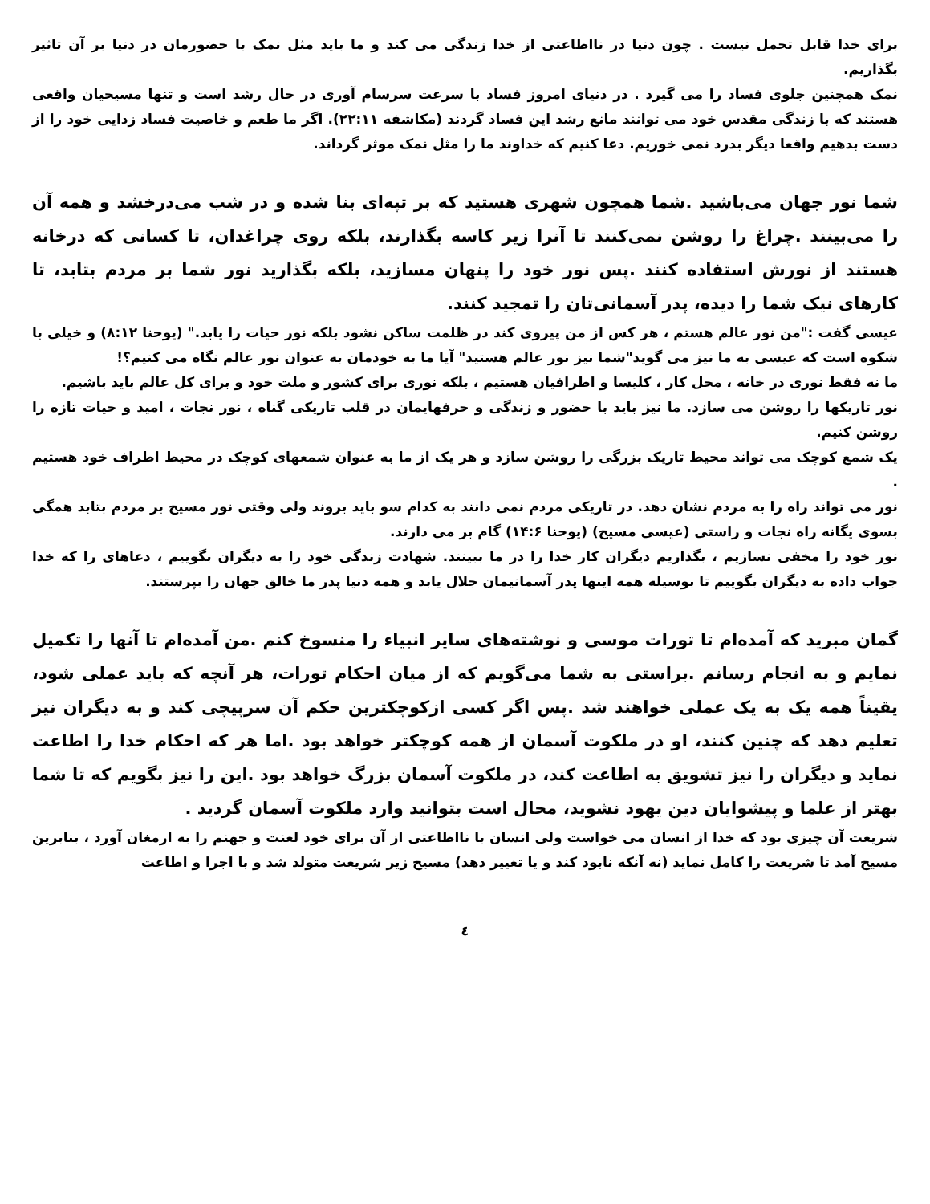برای خدا قابل تحمل نیست . چون دنیا در نااطاعتی از خدا زندگی می کند و ما باید مثل نمک با حضورمان در دنیا بر آن تاثیر بگذاریم.
نمک همچنین جلوی فساد را می گیرد . در دنیای امروز فساد با سرعت سرسام آوری در حال رشد است و تنها مسیحیان واقعی هستند که با زندگی مقدس خود می توانند مانع رشد این فساد گردند (مکاشفه ۲۲:۱۱). اگر ما طعم و خاصیت فساد زدایی خود را از دست بدهیم واقعا دیگر بدرد نمی خوریم. دعا کنیم که خداوند ما را مثل نمک موثر گرداند.
شما نور جهان می‌باشید .شما همچون شهری هستید که بر تپه‌ای بنا شده و در شب می‌درخشد و همه آن را می‌بینند .چراغ را روشن نمی‌کنند تا آنرا زیر کاسه بگذارند، بلکه روی چراغدان، تا کسانی که درخانه هستند از نورش استفاده کنند .پس نور خود را پنهان مسازید، بلکه بگذارید نور شما بر مردم بتابد، تا کارهای نیک شما را دیده، پدر آسمانی‌تان را تمجید کنند.
عیسی گفت :"من نور عالم هستم ، هر کس از من پیروی کند در ظلمت ساکن نشود بلکه نور حیات را یابد." (یوحنا ۸:۱۲) و خیلی با شکوه است که عیسی به ما نیز می گوید"شما نیز نور عالم هستید" آیا ما به خودمان به عنوان نور عالم نگاه می کنیم؟!
ما نه فقط نوری در خانه ، محل کار ، کلیسا و اطرافیان هستیم ، بلکه نوری برای کشور و ملت خود و برای کل عالم باید باشیم.
نور تاریکها را روشن می سازد. ما نیز باید با حضور و زندگی و حرفهایمان در قلب تاریکی گناه ، نور نجات ، امید و حیات تازه را روشن کنیم.
یک شمع کوچک می تواند محیط تاریک بزرگی را روشن سازد و هر یک از ما به عنوان شمعهای کوچک در محیط اطراف خود هستیم .
نور می تواند راه را به مردم نشان دهد. در تاریکی مردم نمی دانند به کدام سو باید بروند ولی وقتی نور مسیح بر مردم بتابد همگی بسوی یگانه راه نجات و راستی (عیسی مسیح) (یوحنا ۱۴:۶) گام بر می دارند.
نور خود را مخفی نسازیم ، بگذاریم دیگران کار خدا را در ما ببینند. شهادت زندگی خود را به دیگران بگوییم ، دعاهای را که خدا جواب داده به دیگران بگوییم تا بوسیله همه اینها پدر آسمانیمان جلال یابد و همه دنیا پدر ما خالق جهان را بپرستند.
گمان مبرید که آمده‌ام تا تورات موسی و نوشته‌های سایر انبیاء را منسوخ کنم .من آمده‌ام تا آنها را تکمیل نمایم و به انجام رسانم .براستی به شما می‌گویم که از میان احکام تورات، هر آنچه که باید عملی شود، یقیناً همه یک به یک عملی خواهند شد .پس اگر کسی ازکوچکترین حکم آن سرپیچی کند و به دیگران نیز تعلیم دهد که چنین کنند، او در ملکوت آسمان از همه کوچکتر خواهد بود .اما هر که احکام خدا را اطاعت نماید و دیگران را نیز تشویق به اطاعت کند، در ملکوت آسمان بزرگ خواهد بود .این را نیز بگویم که تا شما بهتر از علما و پیشوایان دین یهود نشوید، محال است بتوانید وارد ملکوت آسمان گردید .
شریعت آن چیزی بود که خدا از انسان می خواست ولی انسان با نااطاعتی از آن برای خود لعنت و جهنم را به ارمغان آورد ، بنابرین مسیح آمد تا شریعت را کامل نماید (نه آنکه نابود کند و یا تغییر دهد) مسیح زیر شریعت متولد شد و با اجرا و اطاعت
٤